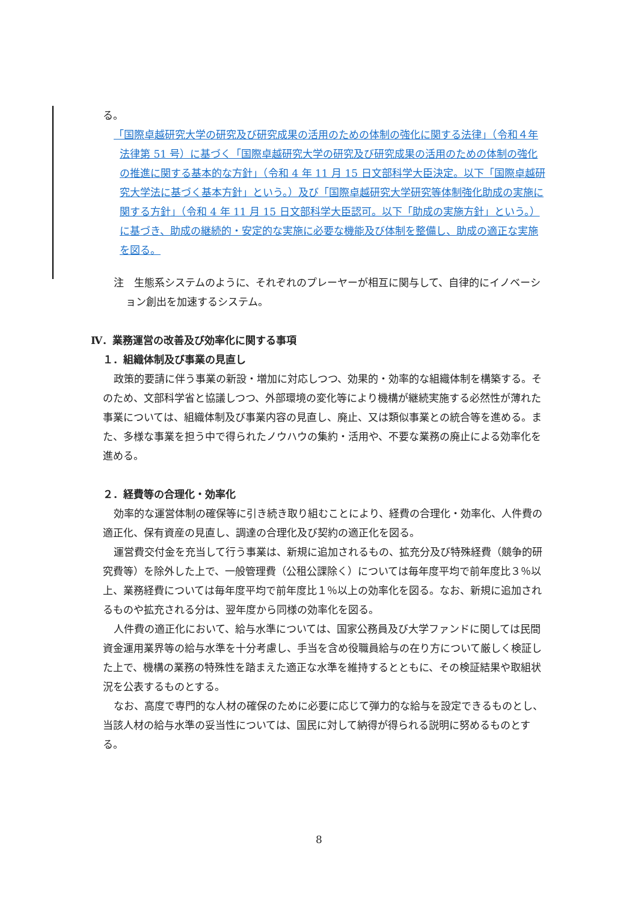る。
「国際卓越研究大学の研究及び研究成果の活用のための体制の強化に関する法律」（令和４年法律第 51 号）に基づく「国際卓越研究大学の研究及び研究成果の活用のための体制の強化の推進に関する基本的な方針」（令和 4 年 11 月 15 日文部科学大臣決定。以下「国際卓越研究大学法に基づく基本方針」という。）及び「国際卓越研究大学研究等体制強化助成の実施に関する方針」（令和 4 年 11 月 15 日文部科学大臣認可。以下「助成の実施方針」という。）に基づき、助成の継続的・安定的な実施に必要な機能及び体制を整備し、助成の適正な実施を図る。
注　生態系システムのように、それぞれのプレーヤーが相互に関与して、自律的にイノベーション創出を加速するシステム。
Ⅳ．業務運営の改善及び効率化に関する事項
１．組織体制及び事業の見直し
政策的要請に伴う事業の新設・増加に対応しつつ、効果的・効率的な組織体制を構築する。そのため、文部科学省と協議しつつ、外部環境の変化等により機構が継続実施する必然性が薄れた事業については、組織体制及び事業内容の見直し、廃止、又は類似事業との統合等を進める。また、多様な事業を担う中で得られたノウハウの集約・活用や、不要な業務の廃止による効率化を進める。
２．経費等の合理化・効率化
効率的な運営体制の確保等に引き続き取り組むことにより、経費の合理化・効率化、人件費の適正化、保有資産の見直し、調達の合理化及び契約の適正化を図る。
運営費交付金を充当して行う事業は、新規に追加されるもの、拡充分及び特殊経費（競争的研究費等）を除外した上で、一般管理費（公租公課除く）については毎年度平均で前年度比３％以上、業務経費については毎年度平均で前年度比１％以上の効率化を図る。なお、新規に追加されるものや拡充される分は、翌年度から同様の効率化を図る。
人件費の適正化において、給与水準については、国家公務員及び大学ファンドに関しては民間資金運用業界等の給与水準を十分考慮し、手当を含め役職員給与の在り方について厳しく検証した上で、機構の業務の特殊性を踏まえた適正な水準を維持するとともに、その検証結果や取組状況を公表するものとする。
なお、高度で専門的な人材の確保のために必要に応じて弾力的な給与を設定できるものとし、当該人材の給与水準の妥当性については、国民に対して納得が得られる説明に努めるものとする。
8